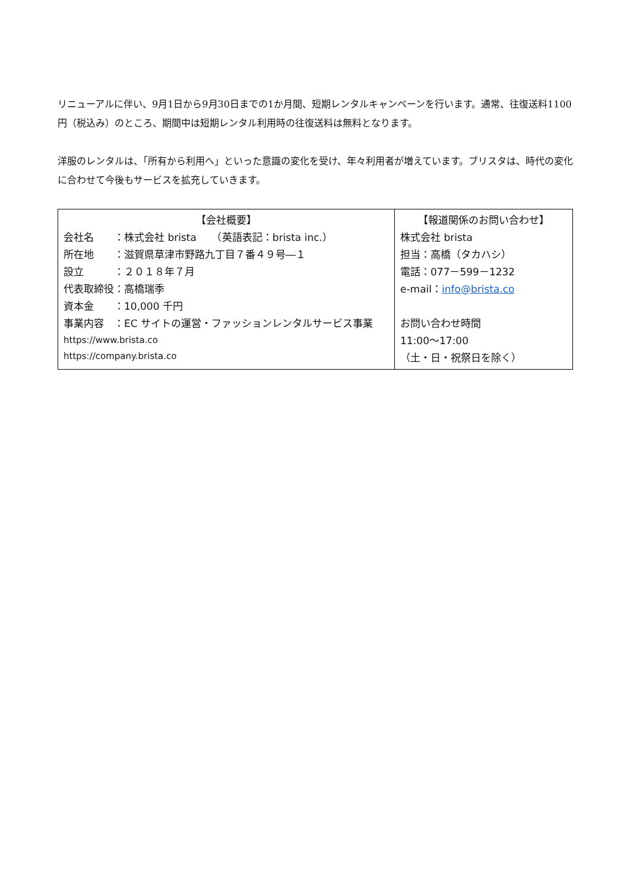リニューアルに伴い、9月1日から9月30日までの1か月間、短期レンタルキャンペーンを行います。通常、往復送料1100円（税込み）のところ、期間中は短期レンタル利用時の往復送料は無料となります。
洋服のレンタルは、「所有から利用へ」といった意識の変化を受け、年々利用者が増えています。ブリスタは、時代の変化に合わせて今後もサービスを拡充していきます。
| 【会社概要】 会社名 ：株式会社 brista （英語表記：brista inc.） 所在地 ：滋賀県草津市野路九丁目７番４９号―１ 設立 ：２０１８年７月 代表取締役：高橋瑞季 資本金 ：10,000 千円 事業内容 ：EC サイトの運営・ファッションレンタルサービス事業 https://www.brista.co https://company.brista.co | 【報道関係のお問い合わせ】 株式会社 brista 担当：高橋（タカハシ） 電話：077－599－1232 e-mail： info@brista.co お問い合わせ時間 11:00～17:00 （土・日・祝祭日を除く） |